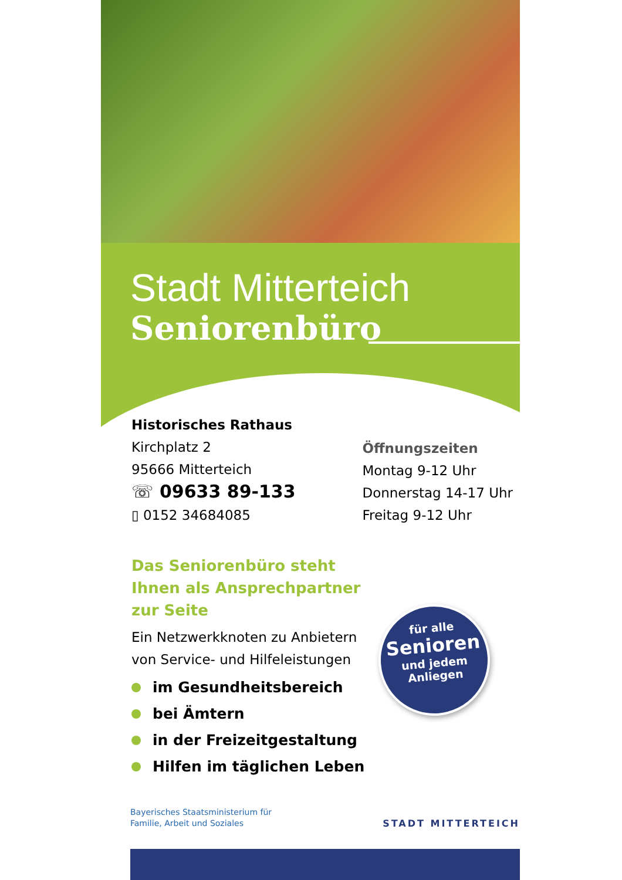Stadt Mitterteich
Seniorenbüro
Historisches Rathaus
Kirchplatz 2
95666 Mitterteich
☏ 09633 89-133
▯ 0152 34684085
Öffnungszeiten
Montag 9-12 Uhr
Donnerstag 14-17 Uhr
Freitag 9-12 Uhr
Das Seniorenbüro steht Ihnen als Ansprechpartner zur Seite
Ein Netzwerkknoten zu Anbietern von Service- und Hilfeleistungen
im Gesundheitsbereich
bei Ämtern
in der Freizeitgestaltung
Hilfen im täglichen Leben
für alle
Senioren
und jedem
Anliegen
Bayerisches Staatsministerium für
Familie, Arbeit und Soziales
STADT MITTERTEICH